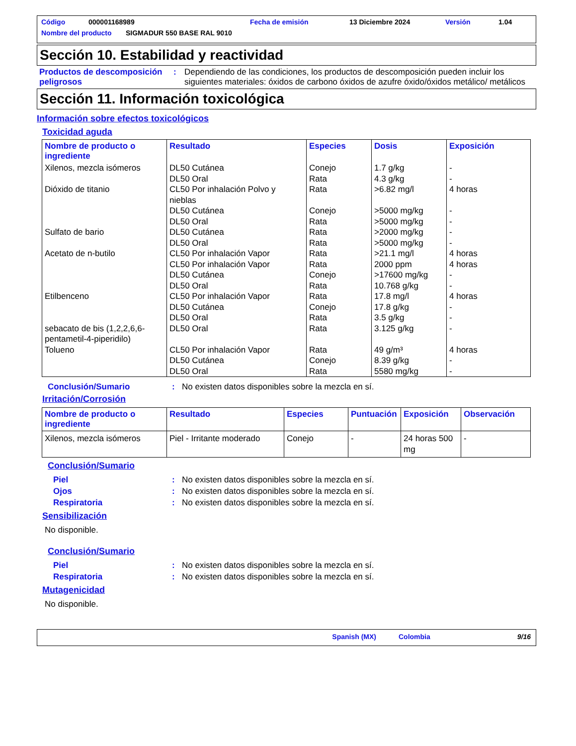Código 000001168989 Fecha de emisión 13 Diciembre 2024 Versión 1.04
Nombre del producto SIGMADUR 550 BASE RAL 9010
Sección 10. Estabilidad y reactividad
Productos de descomposición peligrosos
: Dependiendo de las condiciones, los productos de descomposición pueden incluir los siguientes materiales: óxidos de carbono óxidos de azufre óxido/óxidos metálico/ metálicos
Sección 11. Información toxicológica
Información sobre efectos toxicológicos
Toxicidad aguda
| Nombre de producto o ingrediente | Resultado | Especies | Dosis | Exposición |
| --- | --- | --- | --- | --- |
| Xilenos, mezcla isómeros | DL50 Cutánea DL50 Oral | Conejo Rata | 1.7 g/kg 4.3 g/kg | - - |
| Dióxido de titanio | CL50 Por inhalación Polvo y nieblas DL50 Cutánea DL50 Oral | Rata Conejo Rata | >6.82 mg/l >5000 mg/kg >5000 mg/kg | 4 horas - - |
| Sulfato de bario | DL50 Cutánea DL50 Oral | Rata Rata | >2000 mg/kg >5000 mg/kg | - - |
| Acetato de n-butilo | CL50 Por inhalación Vapor CL50 Por inhalación Vapor DL50 Cutánea DL50 Oral | Rata Rata Conejo Rata | >21.1 mg/l 2000 ppm >17600 mg/kg 10.768 g/kg | 4 horas 4 horas - - |
| Etilbenceno | CL50 Por inhalación Vapor DL50 Cutánea DL50 Oral | Rata Conejo Rata | 17.8 mg/l 17.8 g/kg 3.5 g/kg | 4 horas - - |
| sebacato de bis (1,2,2,6,6-pentametil-4-piperidilo) | DL50 Oral | Rata | 3.125 g/kg | - |
| Tolueno | CL50 Por inhalación Vapor DL50 Cutánea DL50 Oral | Rata Conejo Rata | 49 g/m³ 8.39 g/kg 5580 mg/kg | 4 horas - - |
Conclusión/Sumario : No existen datos disponibles sobre la mezcla en sí.
Irritación/Corrosión
| Nombre de producto o ingrediente | Resultado | Especies | Puntuación | Exposición | Observación |
| --- | --- | --- | --- | --- | --- |
| Xilenos, mezcla isómeros | Piel - Irritante moderado | Conejo | - | 24 horas 500 mg | - |
Conclusión/Sumario
Piel : No existen datos disponibles sobre la mezcla en sí.
Ojos : No existen datos disponibles sobre la mezcla en sí.
Respiratoria : No existen datos disponibles sobre la mezcla en sí.
Sensibilización
No disponible.
Conclusión/Sumario
Piel : No existen datos disponibles sobre la mezcla en sí.
Respiratoria : No existen datos disponibles sobre la mezcla en sí.
Mutagenicidad
No disponible.
Spanish (MX) Colombia 9/16